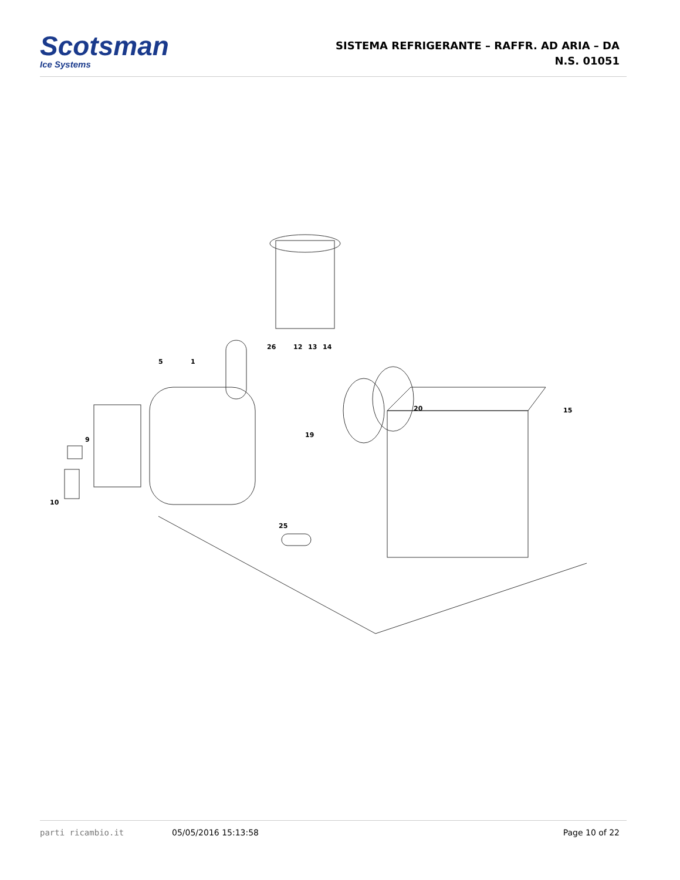Scotsman
Ice Systems
SISTEMA REFRIGERANTE – RAFFR. AD ARIA – DA
N.S. 01051
5
1
26
12
13
14
20
15
19
9
10
25
parti ricambio.it 05/05/2016 15:13:58 Page 10 of 22